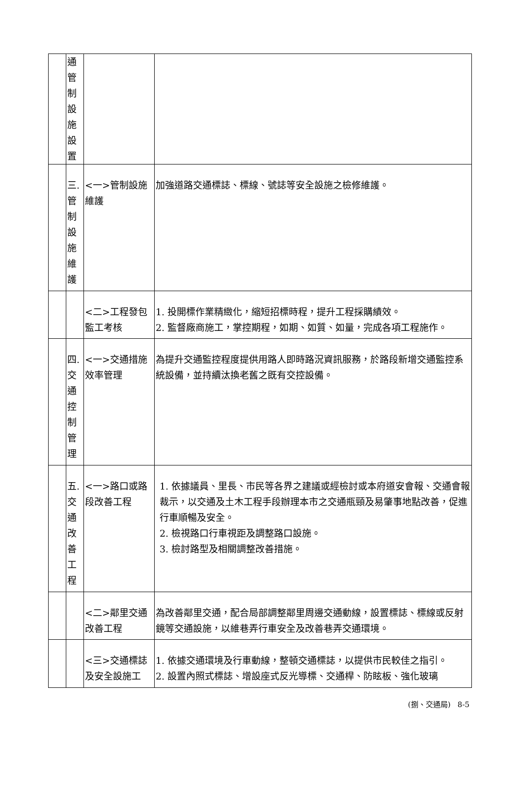| | 通管制設施設置 | | |
| | 三.管制設施維護 | <一>管制設施維護 | 加強道路交通標誌、標線、號誌等安全設施之檢修維護。 |
| | | <二>工程發包監工考核 | 1. 投開標作業精緻化，縮短招標時程，提升工程採購績效。 2. 監督廠商施工，掌控期程，如期、如質、如量，完成各項工程施作。 |
| | 四.交通控制管理 | <一>交通措施效率管理 | 為提升交通監控程度提供用路人即時路況資訊服務，於路段新增交通監控系統設備，並持續汰換老舊之既有交控設備。 |
| | 五.交通改善工程 | <一>路口或路段改善工程 | 1. 依據議員、里長、市民等各界之建議或經檢討或本府道安會報、交通會報裁示，以交通及土木工程手段辦理本市之交通瓶頸及易肇事地點改善，促進行車順暢及安全。 2. 檢視路口行車視距及調整路口設施。 3. 檢討路型及相關調整改善措施。 |
| | | <二>鄰里交通改善工程 | 為改善鄰里交通，配合局部調整鄰里周邊交通動線，設置標誌、標線或反射鏡等交通設施，以維巷弄行車安全及改善巷弄交通環境。 |
| | | <三>交通標誌及安全設施工 | 1. 依據交通環境及行車動線，整頓交通標誌，以提供市民較佳之指引。 2. 設置內照式標誌、增設座式反光導標、交通桿、防眩板、強化玻璃 |
(捌、交通局) 8-5